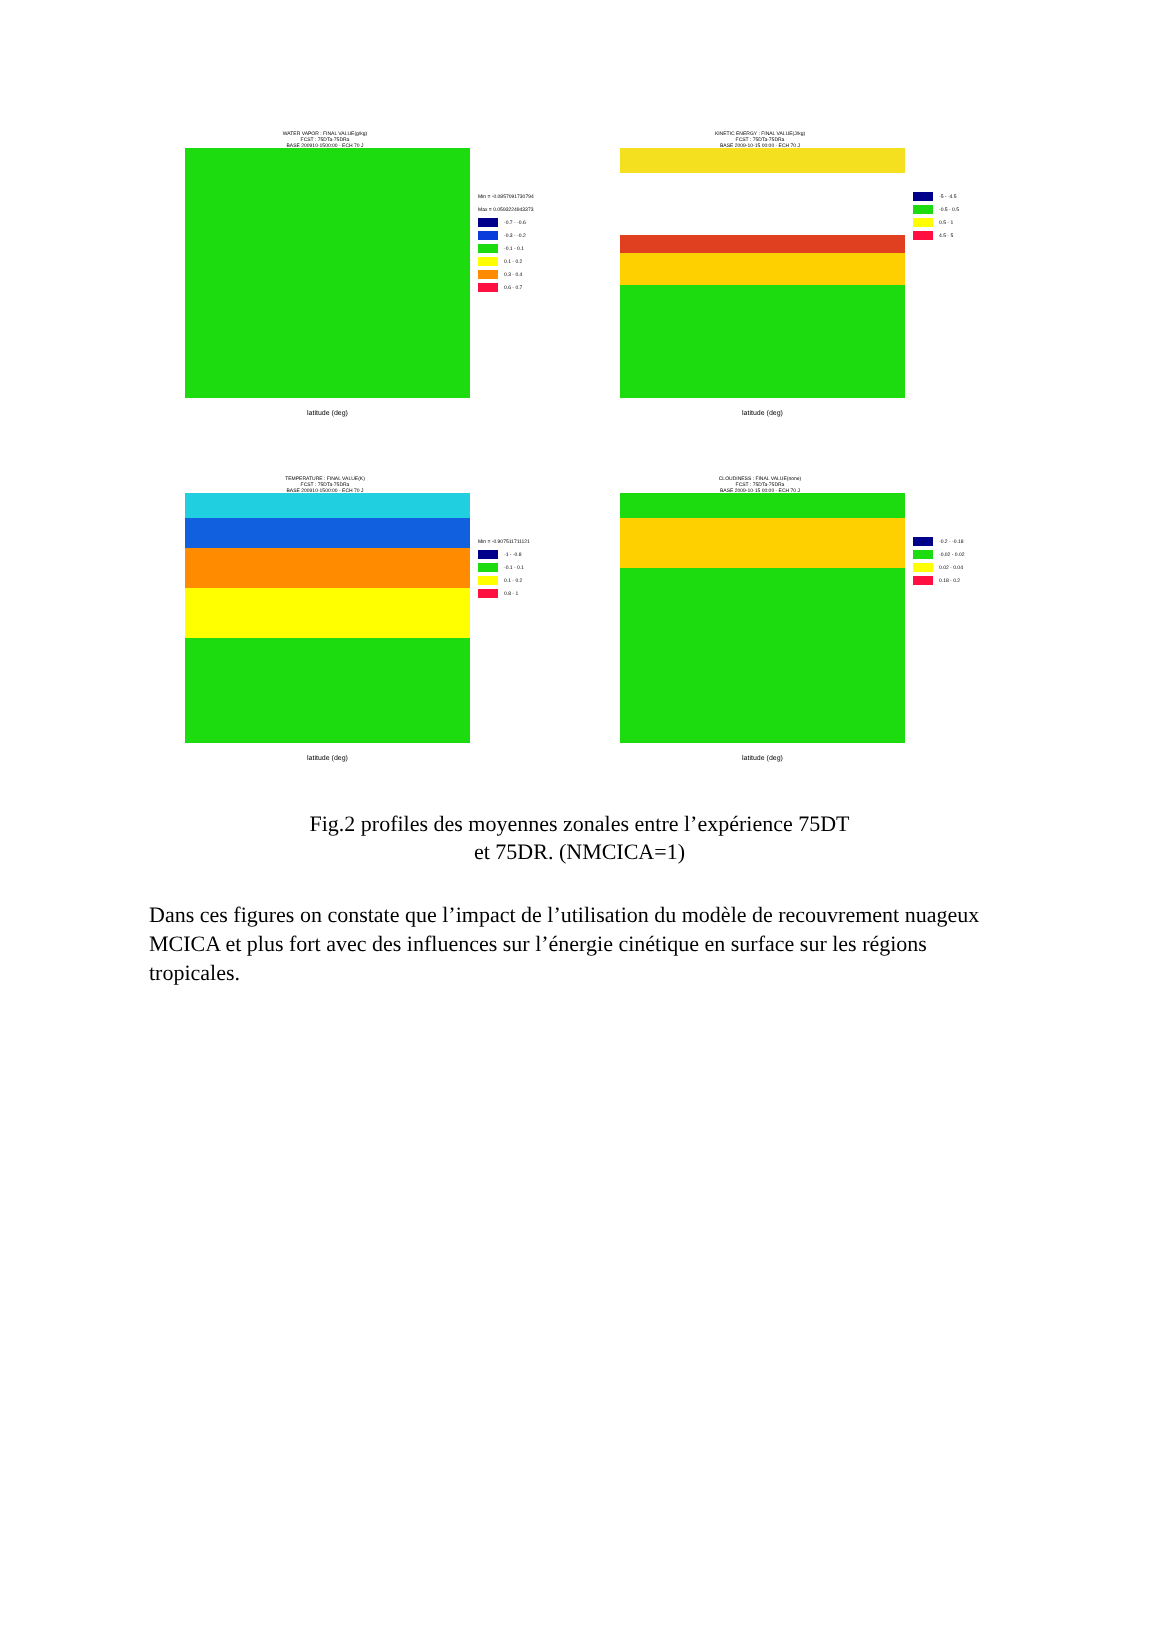WATER VAPOR : FINAL VALUE(g/kg)
FCST : 75DTa-75DRa
BASE 200910-1500:00 - ECH 70 J
Min = -0.0857091730794
Max = 0.0593224943373
-0.7 - -0.6
-0.3 - -0.2
-0.1 - 0.1
0.1 - 0.2
0.3 - 0.4
0.6 - 0.7
latitude (deg)
KINETIC ENERGY : FINAL VALUE(J/kg)
FCST : 75DTa-75DRa
BASE 2009-10-15 00:00 - ECH 70 J
-5 - -4.5
-0.5 - 0.5
0.5 - 1
4.5 - 5
latitude (deg)
TEMPERATURE : FINAL VALUE(K)
FCST : 75DTa-75DRa
BASE 200910-1500:00 - ECH 70 J
Min = -0.907511711121
-1 - -0.8
-0.1 - 0.1
0.1 - 0.2
0.8 - 1
latitude (deg)
CLOUDINESS : FINAL VALUE(none)
FCST : 75DTa-75DRa
BASE 2009-10-15 00:00 - ECH 70 J
-0.2 - -0.18
-0.02 - 0.02
0.02 - 0.04
0.18 - 0.2
latitude (deg)
Fig.2 profiles des moyennes zonales entre l’expérience 75DT
et 75DR. (NMCICA=1)
Dans ces figures on constate que l’impact de l’utilisation du modèle de recouvrement nuageux MCICA et plus fort avec des influences sur l’énergie cinétique en surface sur les régions tropicales.